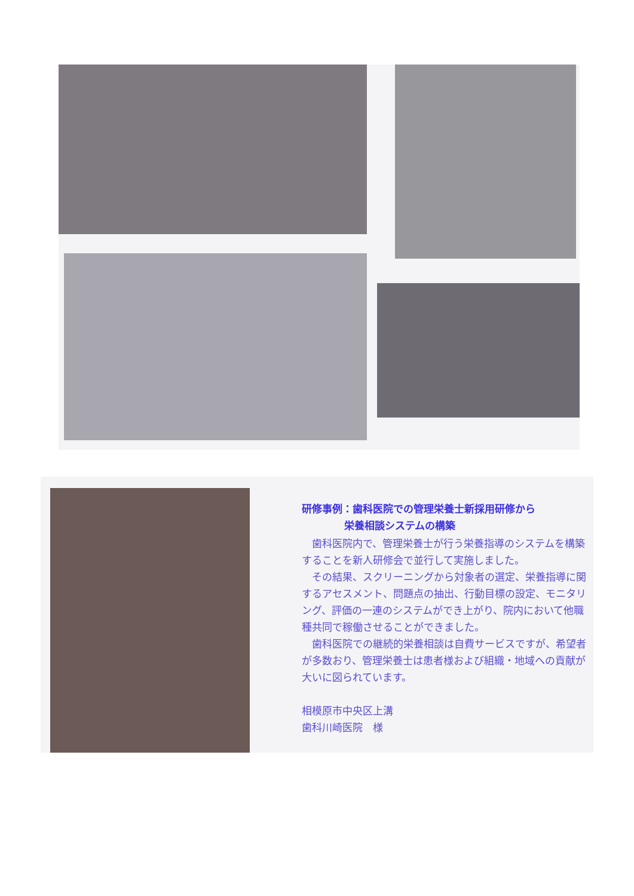研修事例：歯科医院での管理栄養士新採用研修から
栄養相談システムの構築
歯科医院内で、管理栄養士が行う栄養指導のシステムを構築することを新人研修会で並行して実施しました。
その結果、スクリーニングから対象者の選定、栄養指導に関するアセスメント、問題点の抽出、行動目標の設定、モニタリング、評価の一連のシステムができ上がり、院内において他職種共同で稼働させることができました。
歯科医院での継続的栄養相談は自費サービスですが、希望者が多数おり、管理栄養士は患者様および組織・地域への貢献が大いに図られています。
相模原市中央区上溝
歯科川崎医院　様